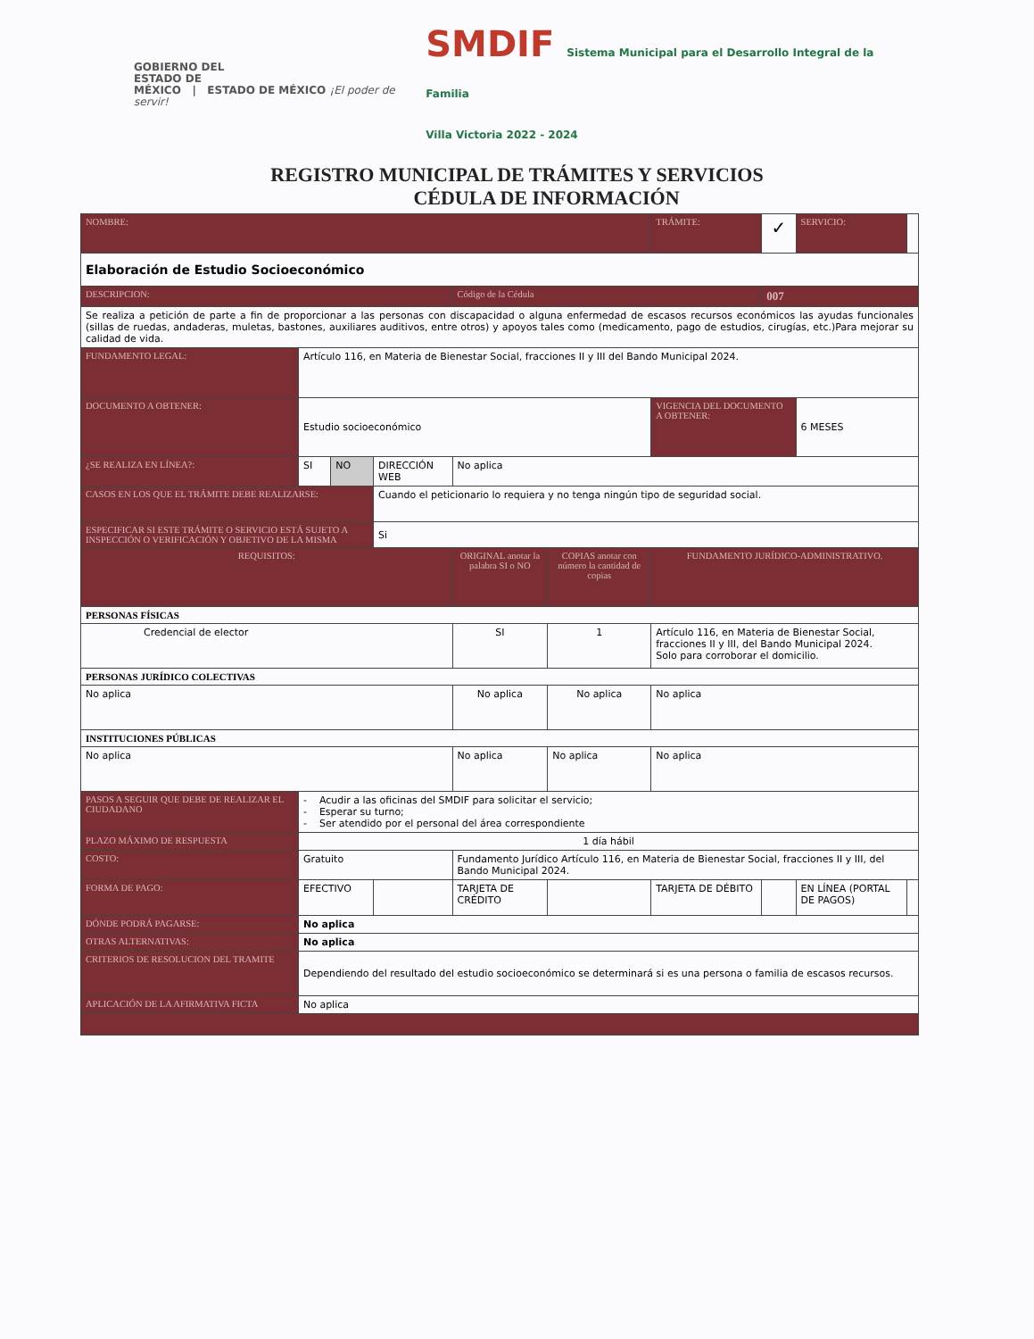GOBIERNO DEL
ESTADO DE
MÉXICO | ESTADO DE MÉXICO ¡El poder de servir!
SMDIF Sistema Municipal para el Desarrollo Integral de la Familia
Villa Victoria 2022 - 2024
REGISTRO MUNICIPAL DE TRÁMITES Y SERVICIOS
CÉDULA DE INFORMACIÓN
| NOMBRE: | | | | | | TRÁMITE: | ✓ | SERVICIO: | |
| Elaboración de Estudio Socioeconómico | | | | | | | | | |
| DESCRIPCION: | | | | Código de la Cédula | | | 007 | | |
| Se realiza a petición de parte a fin de proporcionar a las personas con discapacidad o alguna enfermedad de escasos recursos económicos las ayudas funcionales (sillas de ruedas, andaderas, muletas, bastones, auxiliares auditivos, entre otros) y apoyos tales como (medicamento, pago de estudios, cirugías, etc.)Para mejorar su calidad de vida. | | | | | | | | | |
| FUNDAMENTO LEGAL: | Artículo 116, en Materia de Bienestar Social, fracciones II y III del Bando Municipal 2024. | | | | | | | | |
| DOCUMENTO A OBTENER: | Estudio socioeconómico | | | | | VIGENCIA DEL DOCUMENTO A OBTENER: | | 6 MESES | |
| ¿SE REALIZA EN LÍNEA?: | SI | NO | DIRECCIÓN WEB | No aplica | | | | | |
| CASOS EN LOS QUE EL TRÁMITE DEBE REALIZARSE: | | | Cuando el peticionario lo requiera y no tenga ningún tipo de seguridad social. | | | | | | |
| ESPECIFICAR SI ESTE TRÁMITE O SERVICIO ESTÁ SUJETO A INSPECCIÓN O VERIFICACIÓN Y OBJETIVO DE LA MISMA | | | Si | | | | | | |
| REQUISITOS: | | | | ORIGINAL anotar la palabra SI o NO | COPIAS anotar con número la cantidad de copias | FUNDAMENTO JURÍDICO-ADMINISTRATIVO. | | | |
| PERSONAS FÍSICAS | | | | | | | | | |
| Credencial de elector | | | | SI | 1 | Artículo 116, en Materia de Bienestar Social, fracciones II y III, del Bando Municipal 2024. Solo para corroborar el domicilio. | | | |
| PERSONAS JURÍDICO COLECTIVAS | | | | | | | | | |
| No aplica | | | | No aplica | No aplica | No aplica | | | |
| INSTITUCIONES PÚBLICAS | | | | | | | | | |
| No aplica | | | | No aplica | No aplica | No aplica | | | |
| PASOS A SEGUIR QUE DEBE DE REALIZAR EL CIUDADANO | - Acudir a las oficinas del SMDIF para solicitar el servicio; - Esperar su turno; - Ser atendido por el personal del área correspondiente | | | | | | | | |
| PLAZO MÁXIMO DE RESPUESTA | 1 día hábil | | | | | | | | |
| COSTO: | Gratuito | | | Fundamento Jurídico Artículo 116, en Materia de Bienestar Social, fracciones II y III, del Bando Municipal 2024. | | | | | |
| FORMA DE PAGO: | EFECTIVO | | | TARJETA DE CRÉDITO | | TARJETA DE DÉBITO | | EN LÍNEA (PORTAL DE PAGOS) | |
| DÓNDE PODRÁ PAGARSE: | No aplica | | | | | | | | |
| OTRAS ALTERNATIVAS: | No aplica | | | | | | | | |
| CRITERIOS DE RESOLUCION DEL TRAMITE | Dependiendo del resultado del estudio socioeconómico se determinará si es una persona o familia de escasos recursos. | | | | | | | | |
| APLICACIÓN DE LA AFIRMATIVA FICTA | No aplica | | | | | | | | |